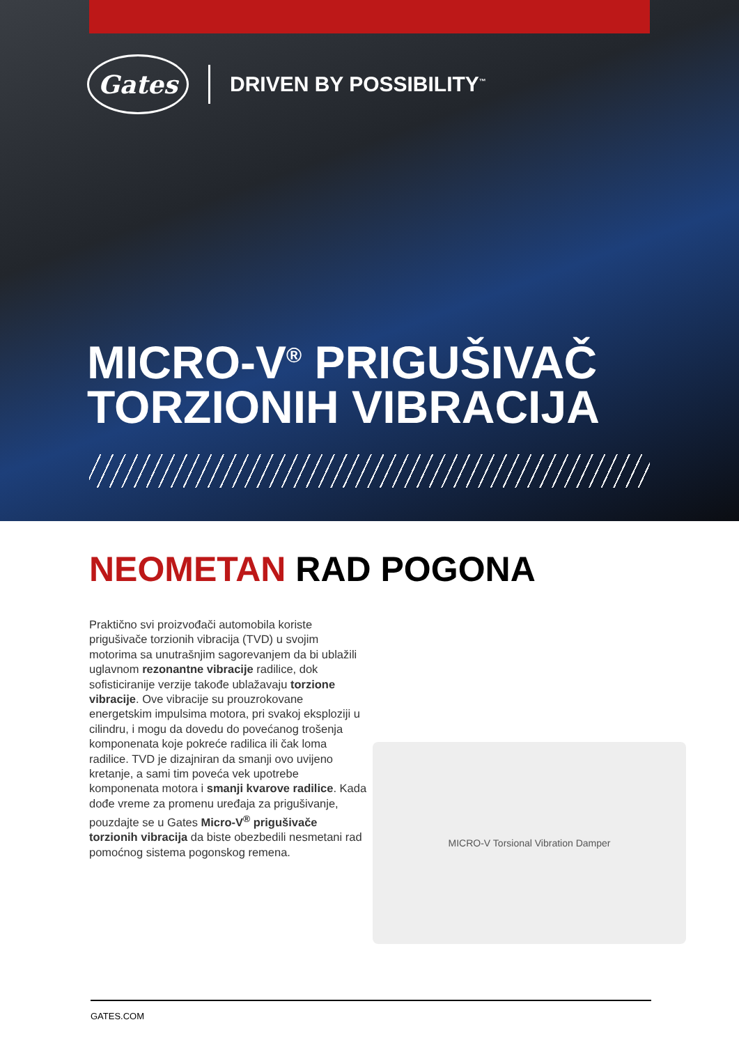Gates
DRIVEN BY POSSIBILITY<sup>™</sup>
MICRO-V<sup>®</sup> PRIGUŠIVAČ
TORZIONIH VIBRACIJA
NEOMETAN RAD POGONA
Praktično svi proizvođači automobila koriste prigušivače torzionih vibracija (TVD) u svojim motorima sa unutrašnjim sagorevanjem da bi ublažili uglavnom rezonantne vibracije radilice, dok sofisticiranije verzije takođe ublažavaju torzione vibracije. Ove vibracije su prouzrokovane energetskim impulsima motora, pri svakoj eksploziji u cilindru, i mogu da dovedu do povećanog trošenja komponenata koje pokreće radilica ili čak loma radilice. TVD je dizajniran da smanji ovo uvijeno kretanje, a sami tim poveća vek upotrebe komponenata motora i smanji kvarove radilice. Kada dođe vreme za promenu uređaja za prigušivanje, pouzdajte se u Gates Micro-V<sup>®</sup> prigušivače torzionih vibracija da biste obezbedili nesmetani rad pomoćnog sistema pogonskog remena.
MICRO-V Torsional Vibration Damper
GATES.COM